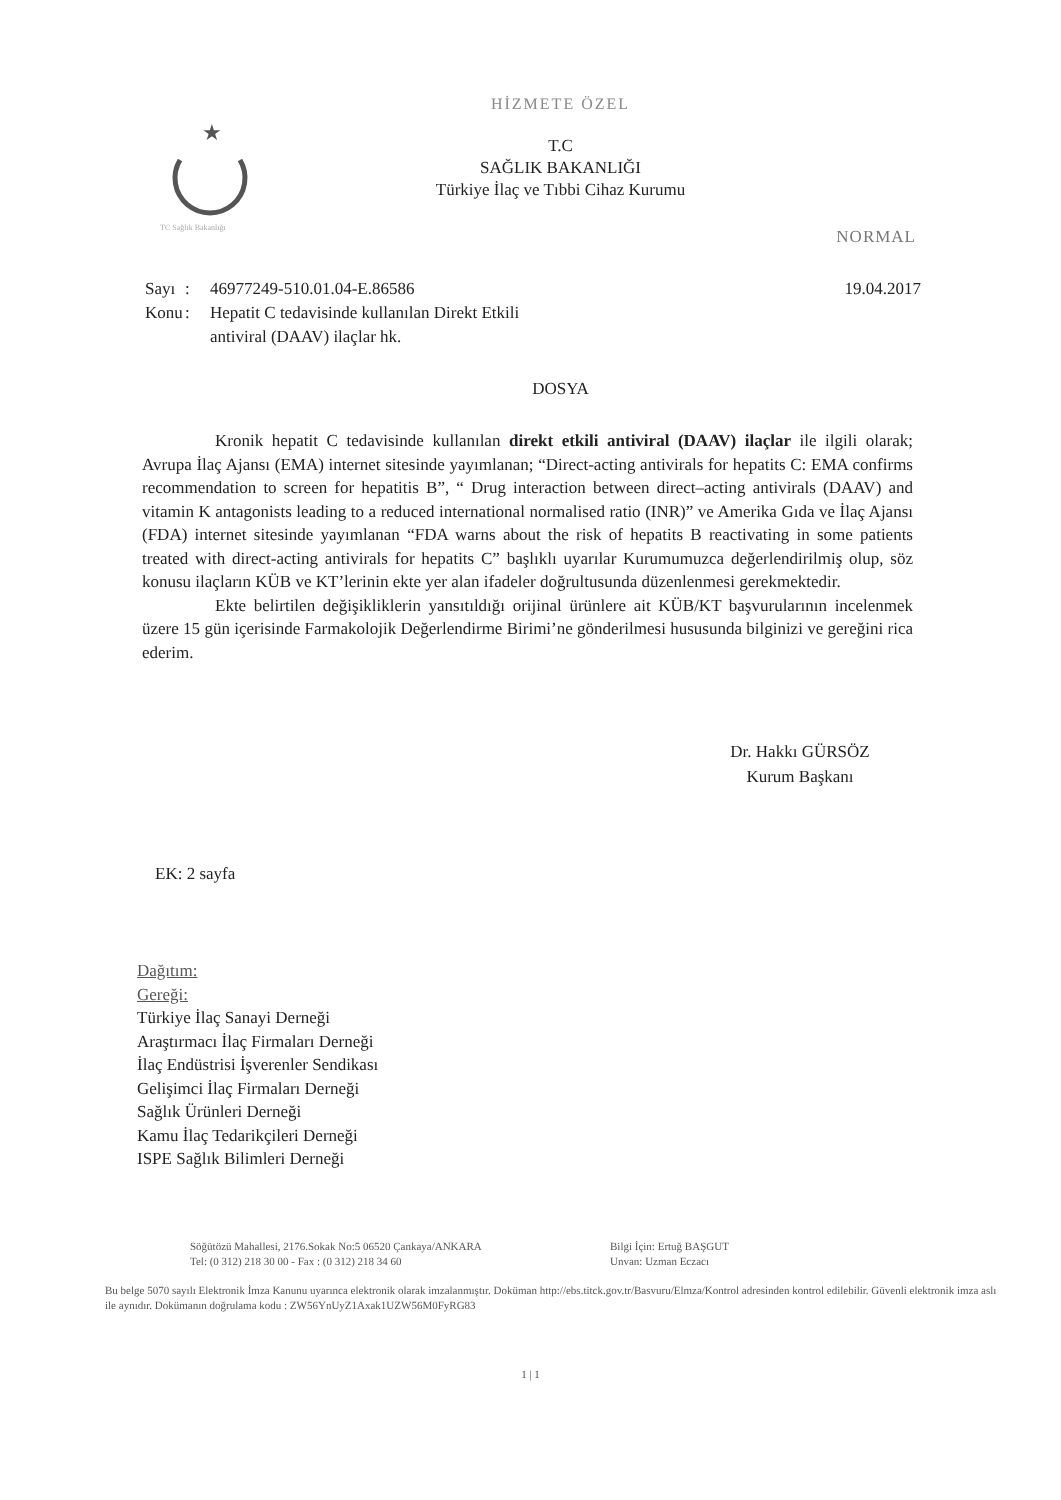★
TC Sağlık Bakanlığı
HİZMETE ÖZEL
T.C
SAĞLIK BAKANLIĞI
Türkiye İlaç ve Tıbbi Cihaz Kurumu
NORMAL
Sayı
Konu
:
:
46977249-510.01.04-E.86586
Hepatit C tedavisinde kullanılan Direkt Etkili antiviral (DAAV) ilaçlar hk.
19.04.2017
DOSYA
Kronik hepatit C tedavisinde kullanılan direkt etkili antiviral (DAAV) ilaçlar ile ilgili olarak; Avrupa İlaç Ajansı (EMA) internet sitesinde yayımlanan; “Direct-acting antivirals for hepatits C: EMA confirms recommendation to screen for hepatitis B”, “ Drug interaction between direct–acting antivirals (DAAV) and vitamin K antagonists leading to a reduced international normalised ratio (INR)” ve Amerika Gıda ve İlaç Ajansı (FDA) internet sitesinde yayımlanan “FDA warns about the risk of hepatits B reactivating in some patients treated with direct-acting antivirals for hepatits C” başlıklı uyarılar Kurumumuzca değerlendirilmiş olup, söz konusu ilaçların KÜB ve KT’lerinin ekte yer alan ifadeler doğrultusunda düzenlenmesi gerekmektedir.
Ekte belirtilen değişikliklerin yansıtıldığı orijinal ürünlere ait KÜB/KT başvurularının incelenmek üzere 15 gün içerisinde Farmakolojik Değerlendirme Birimi’ne gönderilmesi hususunda bilginizi ve gereğini rica ederim.
Dr. Hakkı GÜRSÖZ
Kurum Başkanı
EK: 2 sayfa
Dağıtım:
Gereği:
Türkiye İlaç Sanayi Derneği
Araştırmacı İlaç Firmaları Derneği
İlaç Endüstrisi İşverenler Sendikası
Gelişimci İlaç Firmaları Derneği
Sağlık Ürünleri Derneği
Kamu İlaç Tedarikçileri Derneği
ISPE Sağlık Bilimleri Derneği
Söğütözü Mahallesi, 2176.Sokak No:5 06520 Çankaya/ANKARA
Tel: (0 312) 218 30 00 - Fax : (0 312) 218 34 60
Bilgi İçin: Ertuğ BAŞGUT
Unvan: Uzman Eczacı
Bu belge 5070 sayılı Elektronik İmza Kanunu uyarınca elektronik olarak imzalanmıştır. Doküman http://ebs.titck.gov.tr/Basvuru/Elmza/Kontrol adresinden kontrol edilebilir. Güvenli elektronik imza aslı ile aynıdır. Dokümanın doğrulama kodu : ZW56YnUyZ1Axak1UZW56M0FyRG83
1 | 1